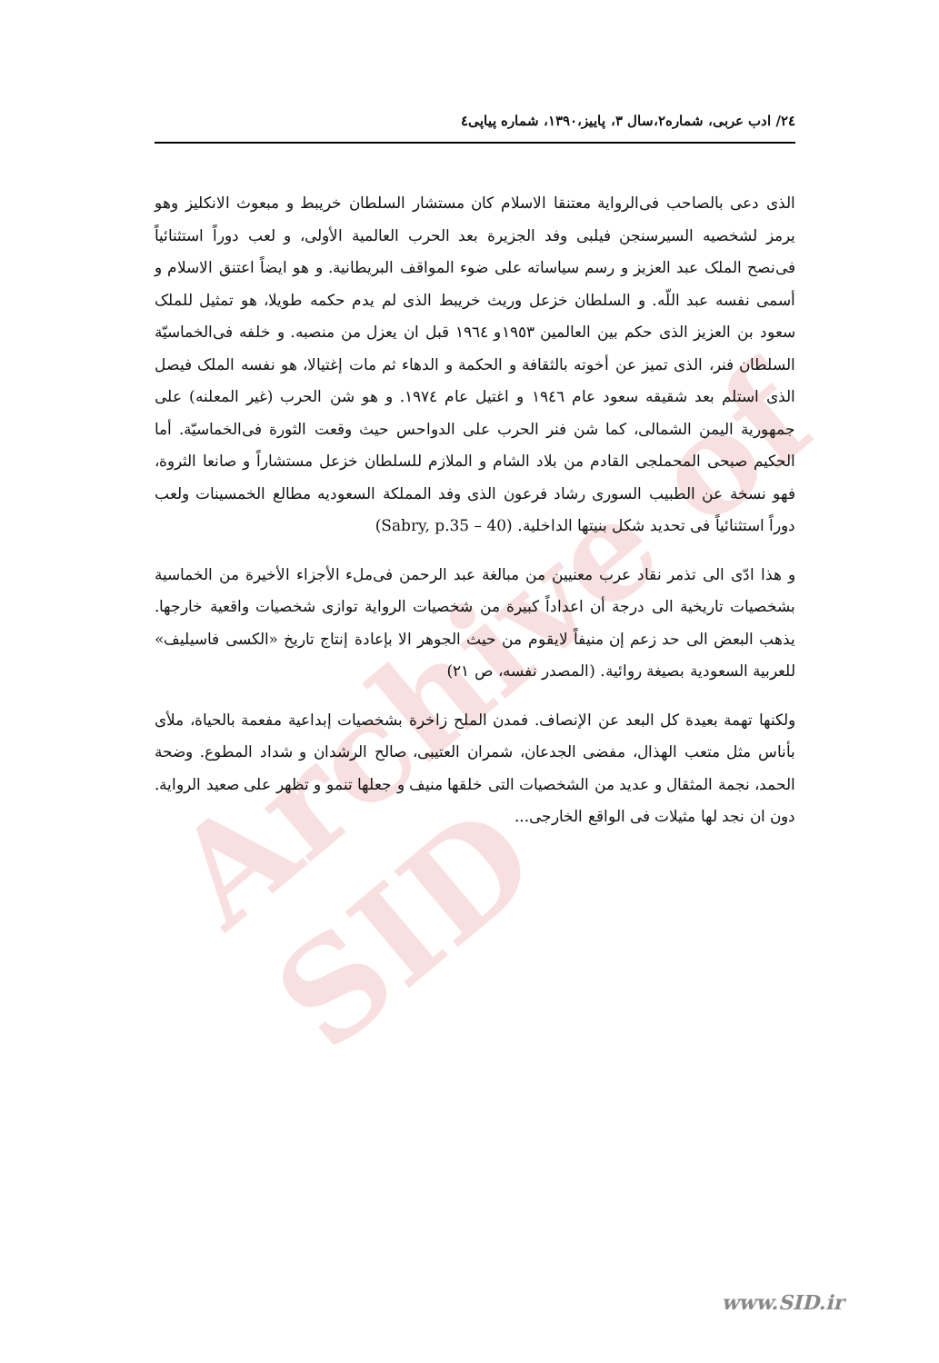Archive of SID
٢٤/ ادب عربی، شماره٢،سال ٣، پاييز،١٣٩٠، شماره پياپی٤
الذی دعی بالصاحب فی‌الرواية معتنقا الاسلام كان مستشار السلطان خريبط و مبعوث الانكليز وهو يرمز لشخصيه السيرسنجن فيلبی وفد الجزيرة بعد الحرب العالمية الأولی، و لعب دوراً استثنائياً فی‌نصح الملک عبد العزيز و رسم سياساته علی ضوء المواقف البريطانية. و هو ايضاً اعتنق الاسلام و أسمی نفسه عبد اللّه. و السلطان خزعل وريث خريبط الذی لم يدم حكمه طويلا، هو تمثيل للملک سعود بن العزيز الذی حكم بين العالمين ١٩٥٣و ١٩٦٤ قبل ان يعزل من منصبه. و خلفه فی‌الخماسيّة السلطان فنر، الذی تميز عن أخوته بالثقافة و الحكمة و الدهاء ثم مات إغتيالا، هو نفسه الملک فيصل الذی استلم بعد شقيقه سعود عام ١٩٤٦ و اغتيل عام ١٩٧٤. و هو شن الحرب (غير المعلنه) علی جمهورية اليمن الشمالی، كما شن فنر الحرب علی الدواحس حيث وقعت الثورة فی‌الخماسيّة. أما الحكيم صبحی المحملجی القادم من بلاد الشام و الملازم للسلطان خزعل مستشاراً و صانعا الثروة، فهو نسخة عن الطبيب السوری رشاد فرعون الذی وفد المملكة السعوديه مطالع الخمسينات ولعب دوراً استثنائياً فی تحديد شكل بنيتها الداخلية. (Sabry, p.35 – 40)
و هذا ادّی الی تذمر نقاد عرب معنيين من مبالغة عبد الرحمن فی‌ملء الأجزاء الأخيرة من الخماسية بشخصيات تاريخية الی درجة أن اعداداً كبيرة من شخصيات الرواية توازی شخصيات واقعية خارجها. يذهب البعض الی حد زعم إن منيفاً لايقوم من حيث الجوهر الا بإعادة إنتاج تاريخ «الكسی فاسيليف» للعربية السعودية بصيغة روائية. (المصدر نفسه، ص ٢١)
ولكنها تهمة بعيدة كل البعد عن الإنصاف. فمدن الملح زاخرة بشخصيات إبداعية مفعمة بالحياة، ملأی بأناس مثل متعب الهذال، مفضی الجدعان، شمران العتيبی، صالح الرشدان و شداد المطوع. وضحة الحمد، نجمة المثقال و عديد من الشخصيات التی خلقها منيف و جعلها تنمو و تظهر علی صعيد الرواية. دون ان نجد لها مثيلات فی الواقع الخارجی...
www.SID.ir